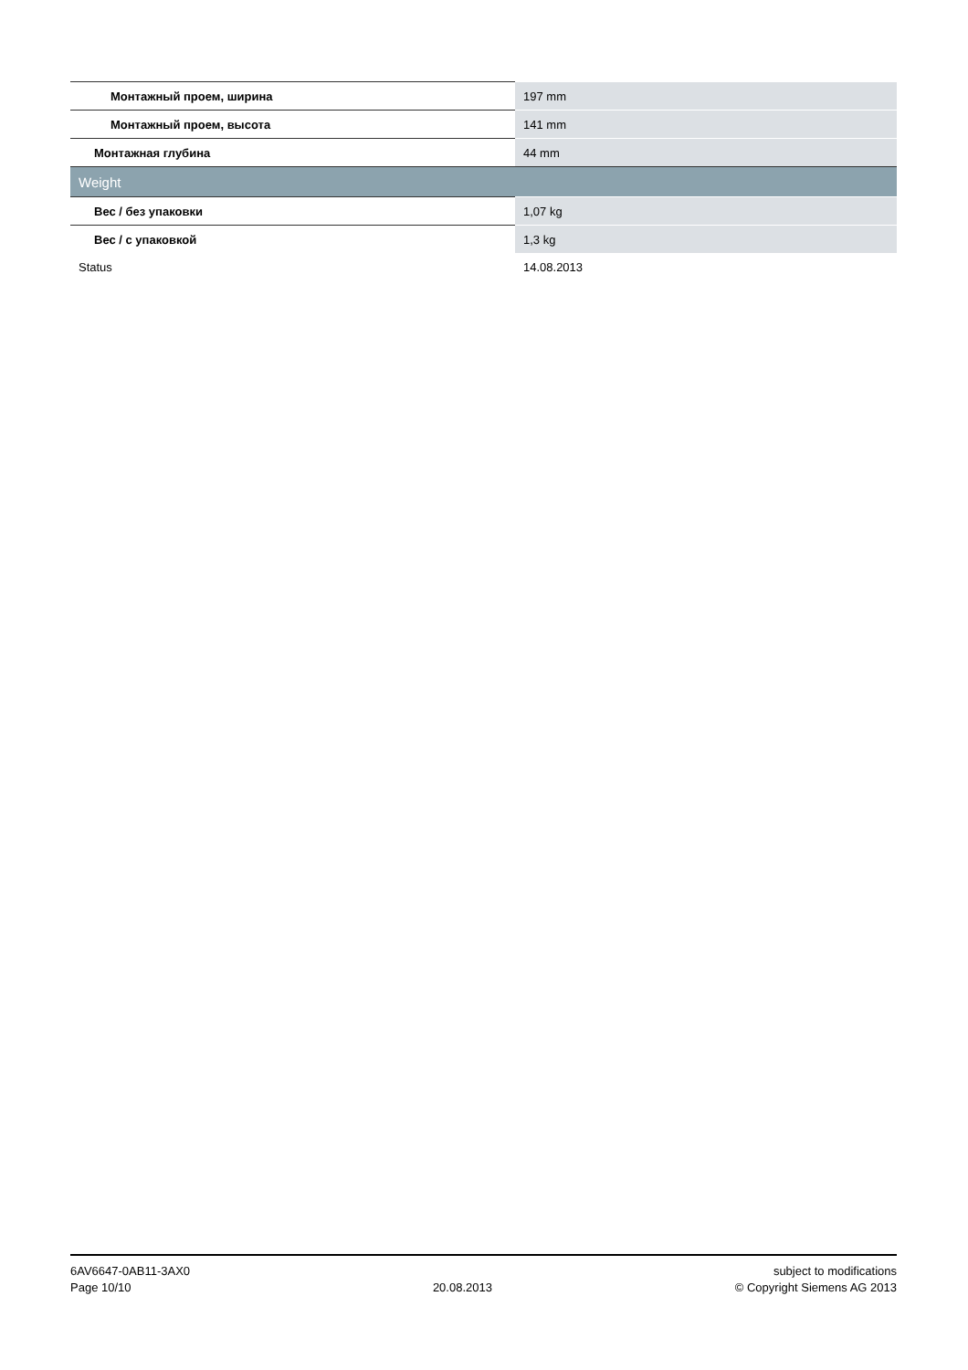| Монтажный проем, ширина | 197 mm |
| Монтажный проем, высота | 141 mm |
| Монтажная глубина | 44 mm |
| Weight | |
| Вес / без упаковки | 1,07 kg |
| Вес / с упаковкой | 1,3 kg |
| Status | 14.08.2013 |
6AV6647-0AB11-3AX0
Page 10/10
20.08.2013 subject to modifications
© Copyright Siemens AG 2013